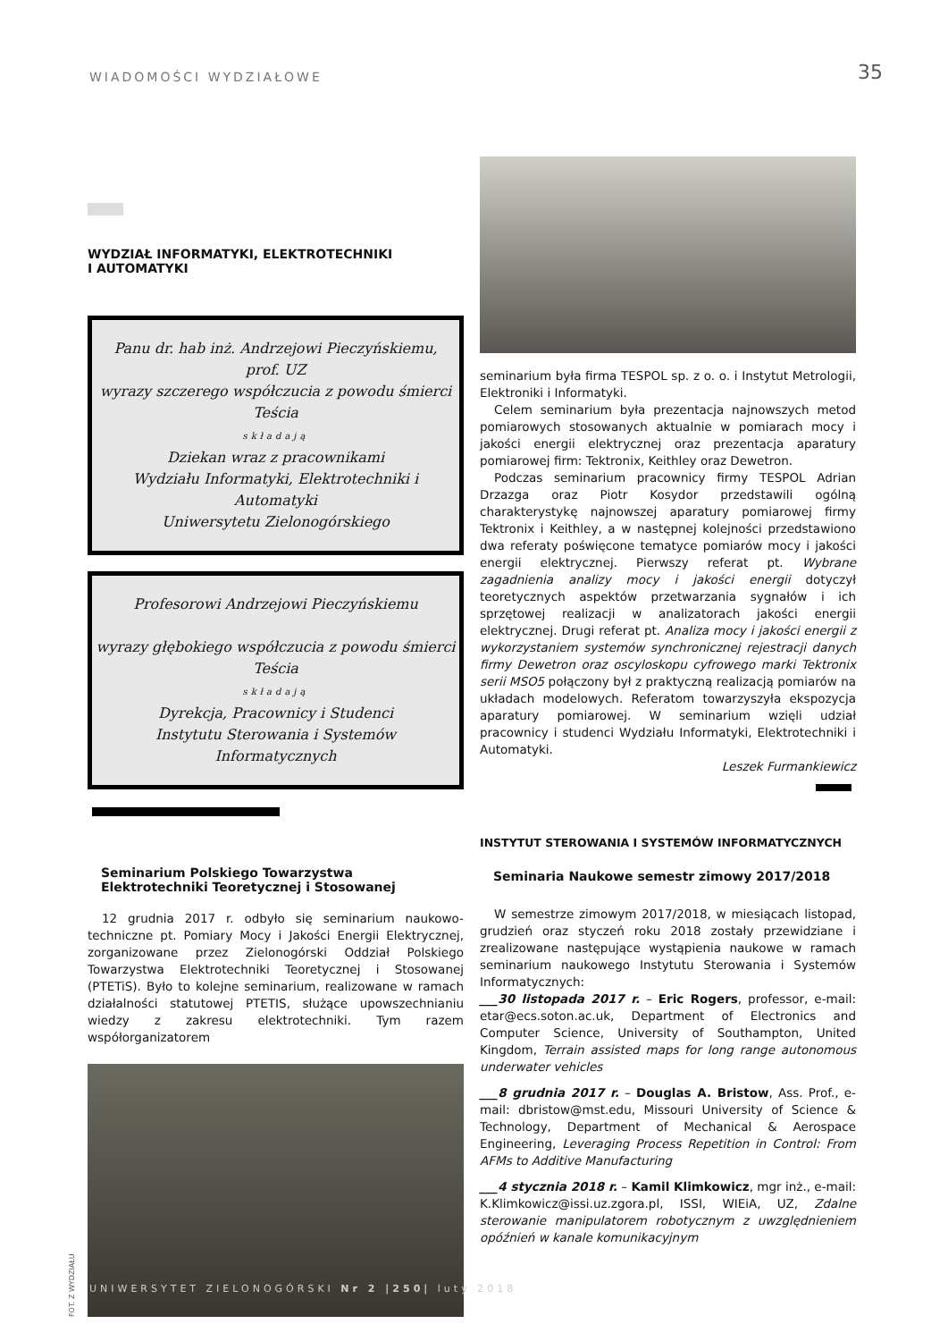WIADOMOŚCI WYDZIAŁOWE 35
WYDZIAŁ INFORMATYKI, ELEKTROTECHNIKI
I AUTOMATYKI
Panu dr. hab inż. Andrzejowi Pieczyńskiemu, prof. UZ
wyrazy szczerego współczucia z powodu śmierci Teścia
składają
Dziekan wraz z pracownikami
Wydziału Informatyki, Elektrotechniki i Automatyki
Uniwersytetu Zielonogórskiego
Profesorowi Andrzejowi Pieczyńskiemu
wyrazy głębokiego współczucia z powodu śmierci Teścia
składają
Dyrekcja, Pracownicy i Studenci
Instytutu Sterowania i Systemów Informatycznych
Seminarium Polskiego Towarzystwa Elektrotechniki Teoretycznej i Stosowanej
12 grudnia 2017 r. odbyło się seminarium naukowo-techniczne pt. Pomiary Mocy i Jakości Energii Elektrycznej, zorganizowane przez Zielonogórski Oddział Polskiego Towarzystwa Elektrotechniki Teoretycznej i Stosowanej (PTETiS). Było to kolejne seminarium, realizowane w ramach działalności statutowej PTETIS, służące upowszechnianiu wiedzy z zakresu elektrotechniki. Tym razem współorganizatorem
FOT. Z WYDZIAŁU
seminarium była firma TESPOL sp. z o. o. i Instytut Metrologii, Elektroniki i Informatyki.
Celem seminarium była prezentacja najnowszych metod pomiarowych stosowanych aktualnie w pomiarach mocy i jakości energii elektrycznej oraz prezentacja aparatury pomiarowej firm: Tektronix, Keithley oraz Dewetron.
Podczas seminarium pracownicy firmy TESPOL Adrian Drzazga oraz Piotr Kosydor przedstawili ogólną charakterystykę najnowszej aparatury pomiarowej firmy Tektronix i Keithley, a w następnej kolejności przedstawiono dwa referaty poświęcone tematyce pomiarów mocy i jakości energii elektrycznej. Pierwszy referat pt. Wybrane zagadnienia analizy mocy i jakości energii dotyczył teoretycznych aspektów przetwarzania sygnałów i ich sprzętowej realizacji w analizatorach jakości energii elektrycznej. Drugi referat pt. Analiza mocy i jakości energii z wykorzystaniem systemów synchronicznej rejestracji danych firmy Dewetron oraz oscyloskopu cyfrowego marki Tektronix serii MSO5 połączony był z praktyczną realizacją pomiarów na układach modelowych. Referatom towarzyszyła ekspozycja aparatury pomiarowej. W seminarium wzięli udział pracownicy i studenci Wydziału Informatyki, Elektrotechniki i Automatyki.
Leszek Furmankiewicz
INSTYTUT STEROWANIA I SYSTEMÓW INFORMATYCZNYCH
Seminaria Naukowe semestr zimowy 2017/2018
W semestrze zimowym 2017/2018, w miesiącach listopad, grudzień oraz styczeń roku 2018 zostały przewidziane i zrealizowane następujące wystąpienia naukowe w ramach seminarium naukowego Instytutu Sterowania i Systemów Informatycznych:
___30 listopada 2017 r. – Eric Rogers, professor, e-mail: etar@ecs.soton.ac.uk, Department of Electronics and Computer Science, University of Southampton, United Kingdom, Terrain assisted maps for long range autonomous underwater vehicles
___8 grudnia 2017 r. – Douglas A. Bristow, Ass. Prof., e-mail: dbristow@mst.edu, Missouri University of Science & Technology, Department of Mechanical & Aerospace Engineering, Leveraging Process Repetition in Control: From AFMs to Additive Manufacturing
___4 stycznia 2018 r. – Kamil Klimkowicz, mgr inż., e-mail: K.Klimkowicz@issi.uz.zgora.pl, ISSI, WIEiA, UZ, Zdalne sterowanie manipulatorem robotycznym z uwzględnieniem opóźnień w kanale komunikacyjnym
UNIWERSYTET ZIELONOGÓRSKI Nr 2 |250| luty 2018